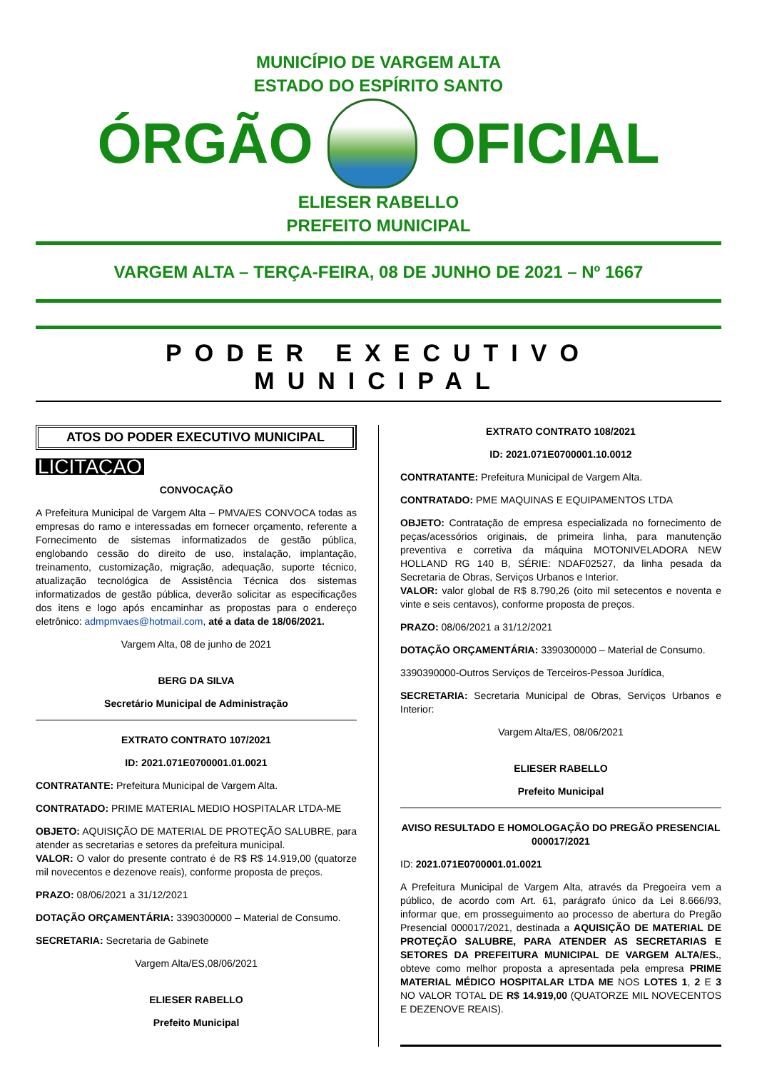MUNICÍPIO DE VARGEM ALTA
ESTADO DO ESPÍRITO SANTO
ÓRGÃO OFICIAL
ELIESER RABELLO
PREFEITO MUNICIPAL
VARGEM ALTA – TERÇA-FEIRA, 08 DE JUNHO DE 2021 – Nº 1667
PODER EXECUTIVO MUNICIPAL
ATOS DO PODER EXECUTIVO MUNICIPAL
LICITAÇÃO
CONVOCAÇÃO
A Prefeitura Municipal de Vargem Alta – PMVA/ES CONVOCA todas as empresas do ramo e interessadas em fornecer orçamento, referente a Fornecimento de sistemas informatizados de gestão pública, englobando cessão do direito de uso, instalação, implantação, treinamento, customização, migração, adequação, suporte técnico, atualização tecnológica de Assistência Técnica dos sistemas informatizados de gestão pública, deverão solicitar as especificações dos itens e logo após encaminhar as propostas para o endereço eletrônico: admpmvaes@hotmail.com, até a data de 18/06/2021.
Vargem Alta, 08 de junho de 2021
BERG DA SILVA
Secretário Municipal de Administração
EXTRATO CONTRATO 107/2021
ID: 2021.071E0700001.01.0021
CONTRATANTE: Prefeitura Municipal de Vargem Alta.
CONTRATADO: PRIME MATERIAL MEDIO HOSPITALAR LTDA-ME
OBJETO: AQUISIÇÃO DE MATERIAL DE PROTEÇÃO SALUBRE, para atender as secretarias e setores da prefeitura municipal.
VALOR: O valor do presente contrato é de R$ R$ 14.919,00 (quatorze mil novecentos e dezenove reais), conforme proposta de preços.
PRAZO: 08/06/2021 a 31/12/2021
DOTAÇÃO ORÇAMENTÁRIA: 3390300000 – Material de Consumo.
SECRETARIA: Secretaria de Gabinete
Vargem Alta/ES,08/06/2021
ELIESER RABELLO
Prefeito Municipal
EXTRATO CONTRATO 108/2021
ID: 2021.071E0700001.10.0012
CONTRATANTE: Prefeitura Municipal de Vargem Alta.
CONTRATADO: PME MAQUINAS E EQUIPAMENTOS LTDA
OBJETO: Contratação de empresa especializada no fornecimento de peças/acessórios originais, de primeira linha, para manutenção preventiva e corretiva da máquina MOTONIVELADORA NEW HOLLAND RG 140 B, SÉRIE: NDAF02527, da linha pesada da Secretaria de Obras, Serviços Urbanos e Interior.
VALOR: valor global de R$ 8.790,26 (oito mil setecentos e noventa e vinte e seis centavos), conforme proposta de preços.
PRAZO: 08/06/2021 a 31/12/2021
DOTAÇÃO ORÇAMENTÁRIA: 3390300000 – Material de Consumo.
3390390000-Outros Serviços de Terceiros-Pessoa Jurídica,
SECRETARIA: Secretaria Municipal de Obras, Serviços Urbanos e Interior:
Vargem Alta/ES, 08/06/2021
ELIESER RABELLO
Prefeito Municipal
AVISO RESULTADO E HOMOLOGAÇÃO DO PREGÃO PRESENCIAL 000017/2021
ID: 2021.071E0700001.01.0021
A Prefeitura Municipal de Vargem Alta, através da Pregoeira vem a público, de acordo com Art. 61, parágrafo único da Lei 8.666/93, informar que, em prosseguimento ao processo de abertura do Pregão Presencial 000017/2021, destinada a AQUISIÇÃO DE MATERIAL DE PROTEÇÃO SALUBRE, PARA ATENDER AS SECRETARIAS E SETORES DA PREFEITURA MUNICIPAL DE VARGEM ALTA/ES., obteve como melhor proposta a apresentada pela empresa PRIME MATERIAL MÉDICO HOSPITALAR LTDA ME NOS LOTES 1, 2 E 3 NO VALOR TOTAL DE R$ 14.919,00 (QUATORZE MIL NOVECENTOS E DEZENOVE REAIS).